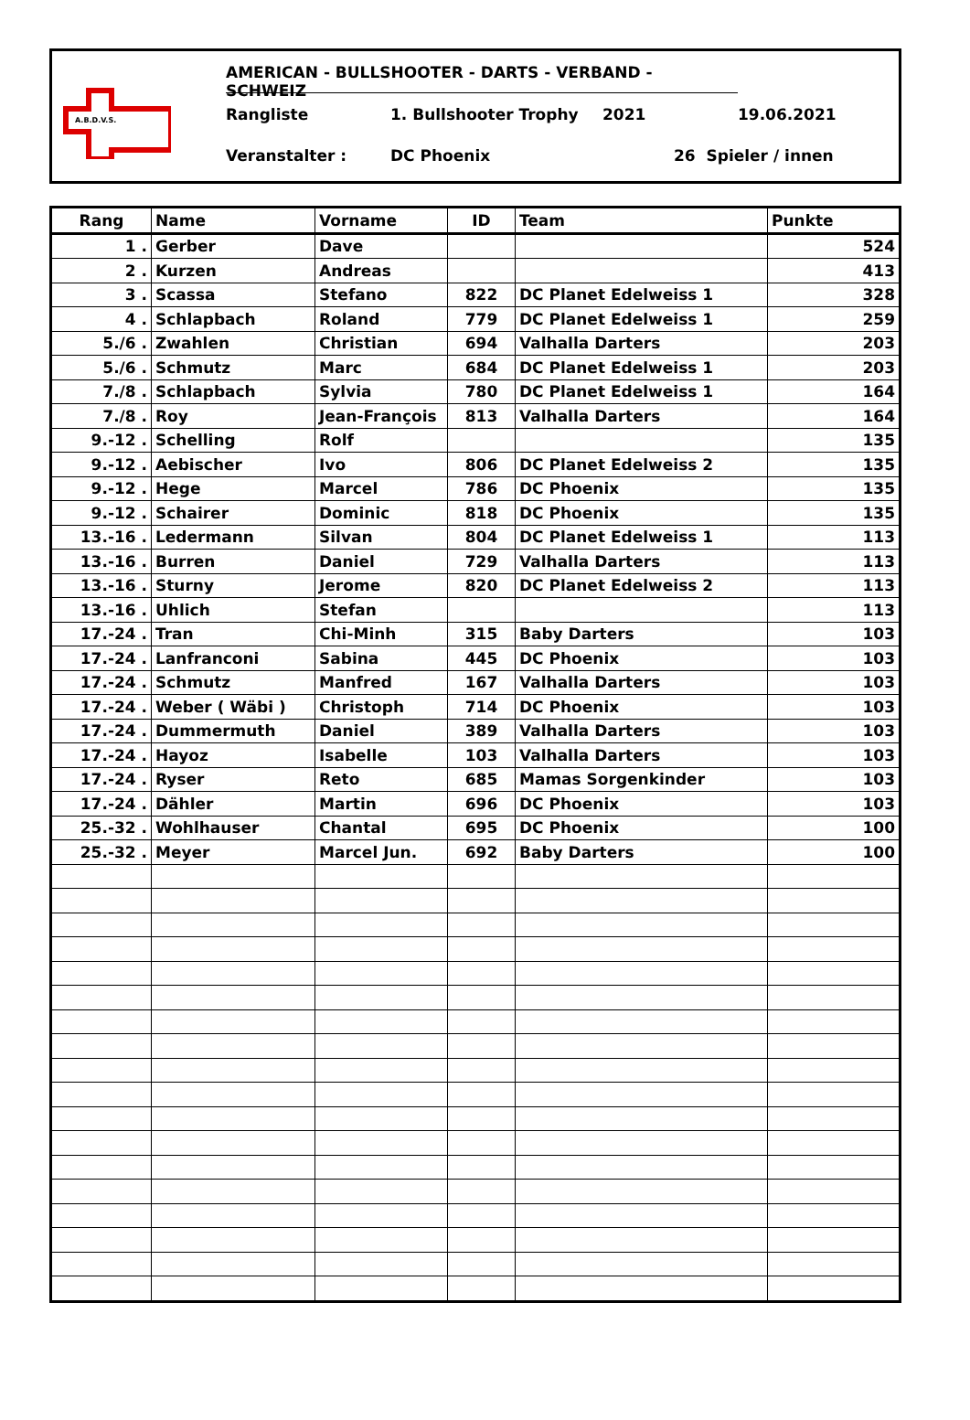A.B.D.V.S.
AMERICAN - BULLSHOOTER - DARTS - VERBAND - SCHWEIZ
Rangliste 1. Bullshooter Trophy 2021 19.06.2021
Veranstalter : DC Phoenix 26 Spieler / innen
| Rang | Name | Vorname | ID | Team | Punkte |
| --- | --- | --- | --- | --- | --- |
| 1 . | Gerber | Dave | | | 524 |
| 2 . | Kurzen | Andreas | | | 413 |
| 3 . | Scassa | Stefano | 822 | DC Planet Edelweiss 1 | 328 |
| 4 . | Schlapbach | Roland | 779 | DC Planet Edelweiss 1 | 259 |
| 5./6 . | Zwahlen | Christian | 694 | Valhalla Darters | 203 |
| 5./6 . | Schmutz | Marc | 684 | DC Planet Edelweiss 1 | 203 |
| 7./8 . | Schlapbach | Sylvia | 780 | DC Planet Edelweiss 1 | 164 |
| 7./8 . | Roy | Jean-François | 813 | Valhalla Darters | 164 |
| 9.-12 . | Schelling | Rolf | | | 135 |
| 9.-12 . | Aebischer | Ivo | 806 | DC Planet Edelweiss 2 | 135 |
| 9.-12 . | Hege | Marcel | 786 | DC Phoenix | 135 |
| 9.-12 . | Schairer | Dominic | 818 | DC Phoenix | 135 |
| 13.-16 . | Ledermann | Silvan | 804 | DC Planet Edelweiss 1 | 113 |
| 13.-16 . | Burren | Daniel | 729 | Valhalla Darters | 113 |
| 13.-16 . | Sturny | Jerome | 820 | DC Planet Edelweiss 2 | 113 |
| 13.-16 . | Uhlich | Stefan | | | 113 |
| 17.-24 . | Tran | Chi-Minh | 315 | Baby Darters | 103 |
| 17.-24 . | Lanfranconi | Sabina | 445 | DC Phoenix | 103 |
| 17.-24 . | Schmutz | Manfred | 167 | Valhalla Darters | 103 |
| 17.-24 . | Weber ( Wäbi ) | Christoph | 714 | DC Phoenix | 103 |
| 17.-24 . | Dummermuth | Daniel | 389 | Valhalla Darters | 103 |
| 17.-24 . | Hayoz | Isabelle | 103 | Valhalla Darters | 103 |
| 17.-24 . | Ryser | Reto | 685 | Mamas Sorgenkinder | 103 |
| 17.-24 . | Dähler | Martin | 696 | DC Phoenix | 103 |
| 25.-32 . | Wohlhauser | Chantal | 695 | DC Phoenix | 100 |
| 25.-32 . | Meyer | Marcel Jun. | 692 | Baby Darters | 100 |